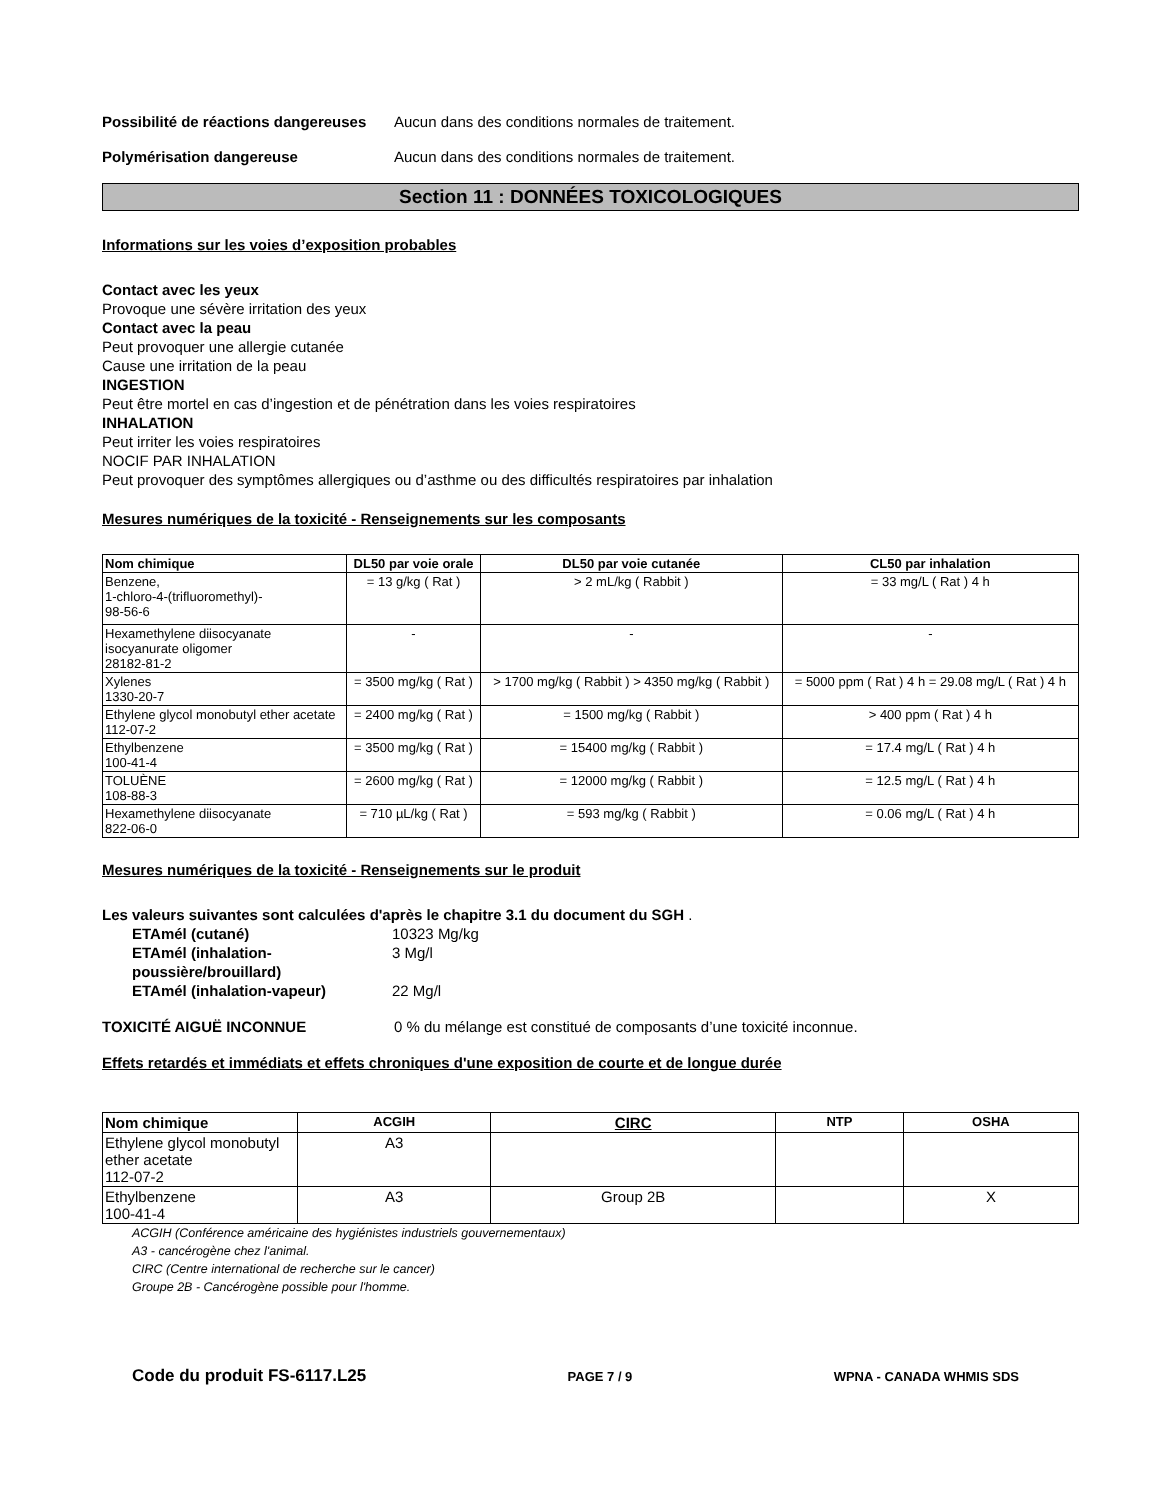Possibilité de réactions dangereuses
Aucun dans des conditions normales de traitement.
Polymérisation dangereuse Aucun dans des conditions normales de traitement.
Section 11 : DONNÉES TOXICOLOGIQUES
Informations sur les voies d’exposition probables
Contact avec les yeux
Provoque une sévère irritation des yeux
Contact avec la peau
Peut provoquer une allergie cutanée
Cause une irritation de la peau
INGESTION
Peut être mortel en cas d’ingestion et de pénétration dans les voies respiratoires
INHALATION
Peut irriter les voies respiratoires
NOCIF PAR INHALATION
Peut provoquer des symptômes allergiques ou d’asthme ou des difficultés respiratoires par inhalation
Mesures numériques de la toxicité - Renseignements sur les composants
| Nom chimique | DL50 par voie orale | DL50 par voie cutanée | CL50 par inhalation |
| --- | --- | --- | --- |
| Benzene, 1-chloro-4-(trifluoromethyl)- 98-56-6 | = 13 g/kg ( Rat ) | > 2 mL/kg ( Rabbit ) | = 33 mg/L ( Rat ) 4 h |
| Hexamethylene diisocyanate isocyanurate oligomer 28182-81-2 | - | - | - |
| Xylenes 1330-20-7 | = 3500 mg/kg ( Rat ) | > 1700 mg/kg ( Rabbit ) > 4350 mg/kg ( Rabbit ) | = 5000 ppm ( Rat ) 4 h = 29.08 mg/L ( Rat ) 4 h |
| Ethylene glycol monobutyl ether acetate 112-07-2 | = 2400 mg/kg ( Rat ) | = 1500 mg/kg ( Rabbit ) | > 400 ppm ( Rat ) 4 h |
| Ethylbenzene 100-41-4 | = 3500 mg/kg ( Rat ) | = 15400 mg/kg ( Rabbit ) | = 17.4 mg/L ( Rat ) 4 h |
| TOLUÈNE 108-88-3 | = 2600 mg/kg ( Rat ) | = 12000 mg/kg ( Rabbit ) | = 12.5 mg/L ( Rat ) 4 h |
| Hexamethylene diisocyanate 822-06-0 | = 710 µL/kg ( Rat ) | = 593 mg/kg ( Rabbit ) | = 0.06 mg/L ( Rat ) 4 h |
Mesures numériques de la toxicité - Renseignements sur le produit
Les valeurs suivantes sont calculées d'après le chapitre 3.1 du document du SGH .
ETAmél (cutané) 10323 Mg/kg ETAmél (inhalation-poussière/brouillard) 3 Mg/l ETAmél (inhalation-vapeur) 22 Mg/l
TOXICITÉ AIGUË INCONNUE 0 % du mélange est constitué de composants d’une toxicité inconnue.
Effets retardés et immédiats et effets chroniques d'une exposition de courte et de longue durée
| Nom chimique | ACGIH | CIRC | NTP | OSHA |
| --- | --- | --- | --- | --- |
| Ethylene glycol monobutyl ether acetate 112-07-2 | A3 | | | |
| Ethylbenzene 100-41-4 | A3 | Group 2B | | X |
ACGIH (Conférence américaine des hygiénistes industriels gouvernementaux)
A3 - cancérogène chez l'animal.
CIRC (Centre international de recherche sur le cancer)
Groupe 2B - Cancérogène possible pour l'homme.
Code du produit FS-6117.L25 PAGE 7 / 9 WPNA - CANADA WHMIS SDS